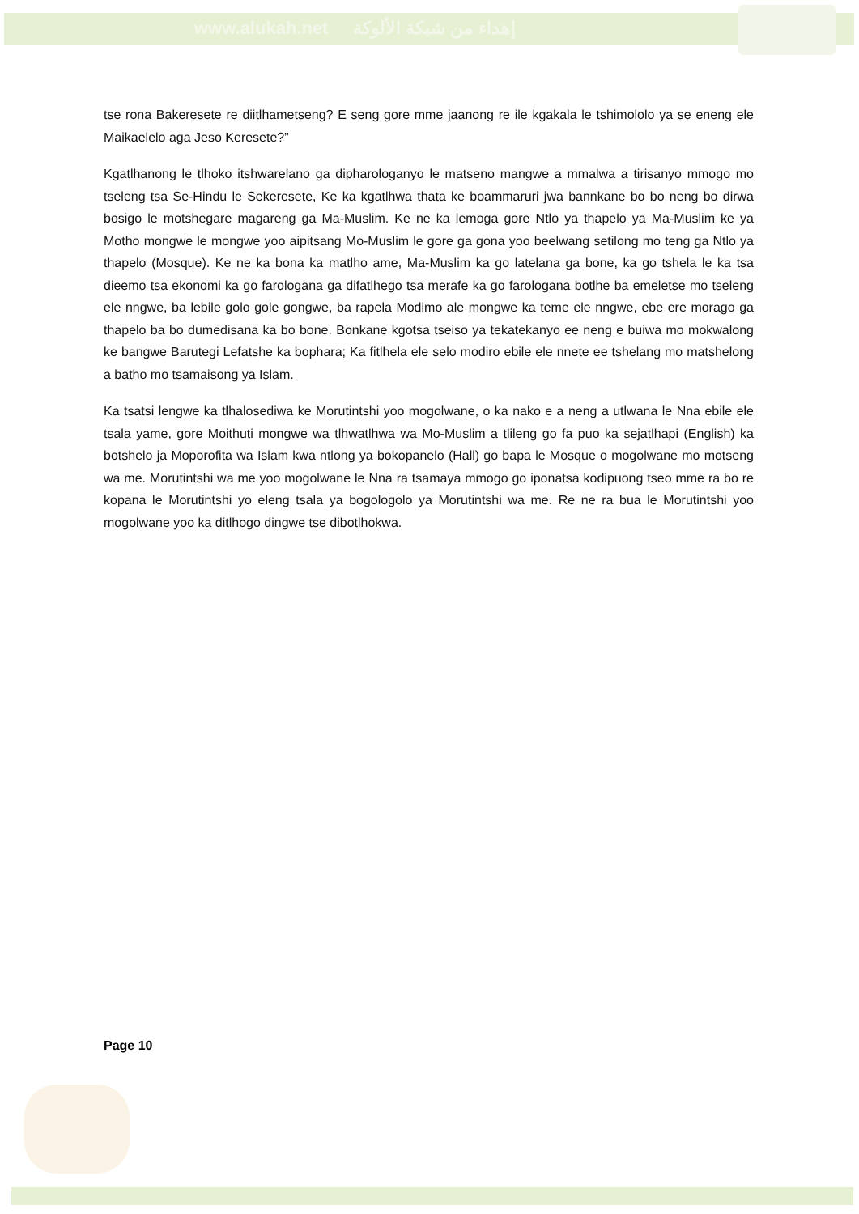www.alukah.net إهداء من شبكة الألوكة
tse rona Bakeresete re diitlhametseng? E seng gore mme jaanong re ile kgakala le tshimololo ya se eneng ele Maikaelelo aga Jeso Keresete?”
Kgatlhanong le tlhoko itshwarelano ga dipharologanyo le matseno mangwe a mmalwa a tirisanyo mmogo mo tseleng tsa Se-Hindu le Sekeresete, Ke ka kgatlhwa thata ke boammaruri jwa bannkane bo bo neng bo dirwa bosigo le motshegare magareng ga Ma-Muslim. Ke ne ka lemoga gore Ntlo ya thapelo ya Ma-Muslim ke ya Motho mongwe le mongwe yoo aipitsang Mo-Muslim le gore ga gona yoo beelwang setilong mo teng ga Ntlo ya thapelo (Mosque). Ke ne ka bona ka matlho ame, Ma-Muslim ka go latelana ga bone, ka go tshela le ka tsa dieemo tsa ekonomi ka go farologana ga difatlhego tsa merafe ka go farologana botlhe ba emeletse mo tseleng ele nngwe, ba lebile golo gole gongwe, ba rapela Modimo ale mongwe ka teme ele nngwe, ebe ere morago ga thapelo ba bo dumedisana ka bo bone. Bonkane kgotsa tseiso ya tekatekanyo ee neng e buiwa mo mokwalong ke bangwe Barutegi Lefatshe ka bophara; Ka fitlhela ele selo modiro ebile ele nnete ee tshelang mo matshelong a batho mo tsamaisong ya Islam.
Ka tsatsi lengwe ka tlhalosediwa ke Morutintshi yoo mogolwane, o ka nako e a neng a utlwana le Nna ebile ele tsala yame, gore Moithuti mongwe wa tlhwatlhwa wa Mo-Muslim a tlileng go fa puo ka sejatlhapi (English) ka botshelo ja Moporofita wa Islam kwa ntlong ya bokopanelo (Hall) go bapa le Mosque o mogolwane mo motseng wa me. Morutintshi wa me yoo mogolwane le Nna ra tsamaya mmogo go iponatsa kodipuong tseo mme ra bo re kopana le Morutintshi yo eleng tsala ya bogologolo ya Morutintshi wa me. Re ne ra bua le Morutintshi yoo mogolwane yoo ka ditlhogo dingwe tse dibotlhokwa.
Page 10